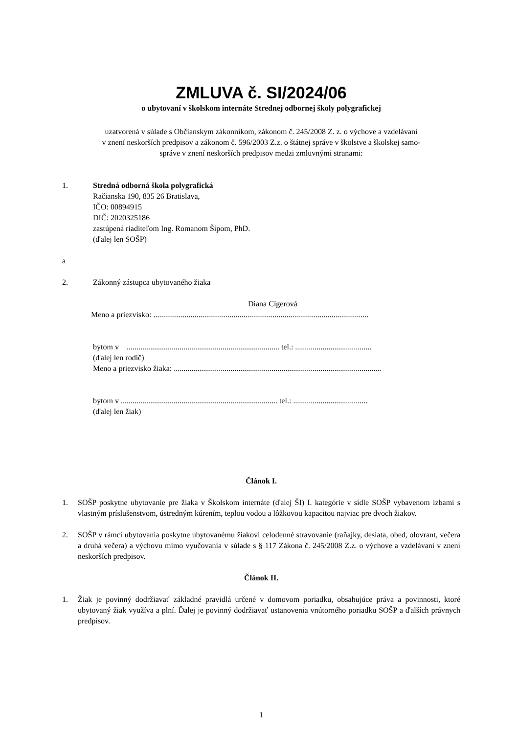ZMLUVA č. SI/2024/06
o ubytovaní v školskom internáte Strednej odbornej školy polygrafickej
uzatvorená v súlade s Občianskym zákonníkom, zákonom č. 245/2008 Z. z. o výchove a vzdelávaní
v znení neskorších predpisov a zákonom č. 596/2003 Z.z. o štátnej správe v školstve a školskej samo-
správe v znení neskorších predpisov medzi zmluvnými stranami:
1. Stredná odborná škola polygrafická
Račianska 190, 835 26 Bratislava,
IČO: 00894915
DIČ: 2020325186
zastúpená riaditeľom Ing. Romanom Šípom, PhD.
(ďalej len SOŠP)
a
2. Zákonný zástupca ubytovaného žiaka
Diana Cígerová
Meno a priezvisko: ..............................................................................................................
bytom v .............................................................................. tel.: .......................................
(ďalej len rodič)
Meno a priezvisko žiaka: ..........................................................................................................
bytom v ................................................................................ tel.: ......................................
(ďalej len žiak)
Článok I.
1. SOŠP poskytne ubytovanie pre žiaka v Školskom internáte (ďalej ŠI) I. kategórie v sídle SOŠP vybavenom izbami s vlastným príslušenstvom, ústredným kúrením, teplou vodou a lôžkovou kapacitou najviac pre dvoch žiakov.
2. SOŠP v rámci ubytovania poskytne ubytovanému žiakovi celodenné stravovanie (raňajky, desiata, obed, olovrant, večera a druhá večera) a výchovu mimo vyučovania v súlade s § 117 Zákona č. 245/2008 Z.z. o výchove a vzdelávaní v znení neskorších predpisov.
Článok II.
1. Žiak je povinný dodržiavať základné pravidlá určené v domovom poriadku, obsahujúce práva a povinnosti, ktoré ubytovaný žiak využíva a plní. Ďalej je povinný dodržiavať ustanovenia vnútorného poriadku SOŠP a ďalších právnych predpisov.
1